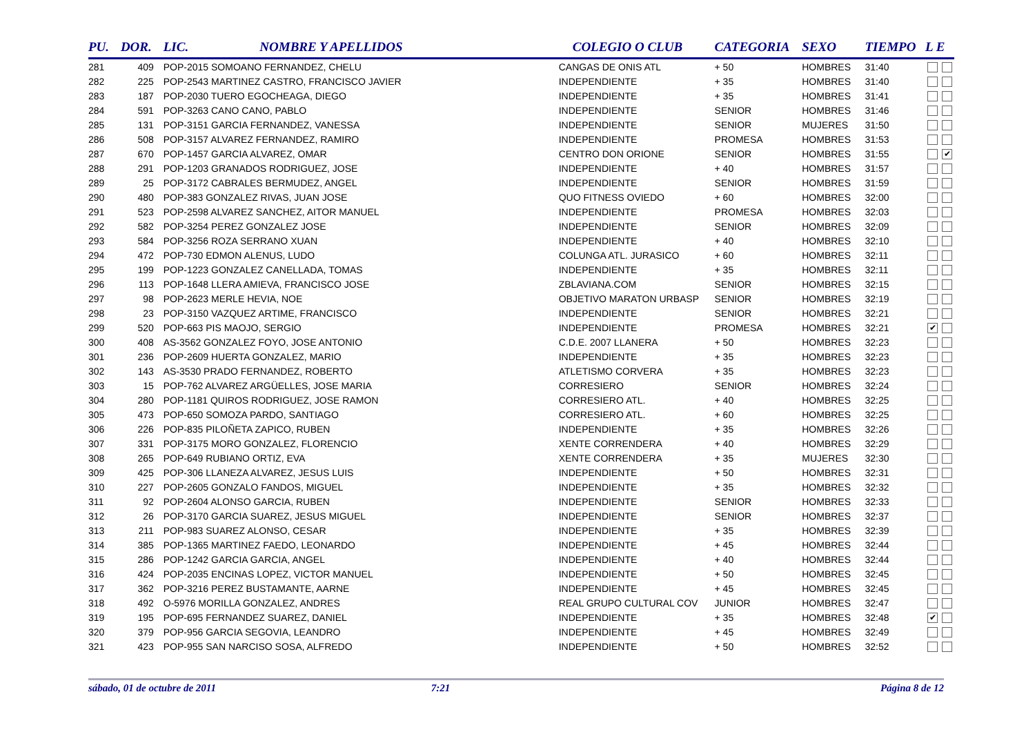| PU. | DOR. | LIC. | NOMBRE Y APELLIDOS | COLEGIO O CLUB | CATEGORIA | SEXO | TIEMPO | L E |
| --- | --- | --- | --- | --- | --- | --- | --- | --- |
| 281 | 409 | POP-2015 SOMOANO FERNANDEZ, CHELU | | CANGAS DE ONIS ATL | + 50 | HOMBRES | 31:40 | |
| 282 | 225 | POP-2543 MARTINEZ CASTRO, FRANCISCO JAVIER | | INDEPENDIENTE | + 35 | HOMBRES | 31:40 | |
| 283 | 187 | POP-2030 TUERO EGOCHEAGA, DIEGO | | INDEPENDIENTE | + 35 | HOMBRES | 31:41 | |
| 284 | 591 | POP-3263 CANO CANO, PABLO | | INDEPENDIENTE | SENIOR | HOMBRES | 31:46 | |
| 285 | 131 | POP-3151 GARCIA FERNANDEZ, VANESSA | | INDEPENDIENTE | SENIOR | MUJERES | 31:50 | |
| 286 | 508 | POP-3157 ALVAREZ FERNANDEZ, RAMIRO | | INDEPENDIENTE | PROMESA | HOMBRES | 31:53 | |
| 287 | 670 | POP-1457 GARCIA ALVAREZ, OMAR | | CENTRO DON ORIONE | SENIOR | HOMBRES | 31:55 | ✔ |
| 288 | 291 | POP-1203 GRANADOS RODRIGUEZ, JOSE | | INDEPENDIENTE | + 40 | HOMBRES | 31:57 | |
| 289 | 25 | POP-3172 CABRALES BERMUDEZ, ANGEL | | INDEPENDIENTE | SENIOR | HOMBRES | 31:59 | |
| 290 | 480 | POP-383 GONZALEZ RIVAS, JUAN JOSE | | QUO FITNESS OVIEDO | + 60 | HOMBRES | 32:00 | |
| 291 | 523 | POP-2598 ALVAREZ SANCHEZ, AITOR MANUEL | | INDEPENDIENTE | PROMESA | HOMBRES | 32:03 | |
| 292 | 582 | POP-3254 PEREZ GONZALEZ JOSE | | INDEPENDIENTE | SENIOR | HOMBRES | 32:09 | |
| 293 | 584 | POP-3256 ROZA SERRANO XUAN | | INDEPENDIENTE | + 40 | HOMBRES | 32:10 | |
| 294 | 472 | POP-730 EDMON ALENUS, LUDO | | COLUNGA ATL. JURASICO | + 60 | HOMBRES | 32:11 | |
| 295 | 199 | POP-1223 GONZALEZ CANELLADA, TOMAS | | INDEPENDIENTE | + 35 | HOMBRES | 32:11 | |
| 296 | 113 | POP-1648 LLERA AMIEVA, FRANCISCO JOSE | | ZBLAVIANA.COM | SENIOR | HOMBRES | 32:15 | |
| 297 | 98 | POP-2623 MERLE HEVIA, NOE | | OBJETIVO MARATON URBASP | SENIOR | HOMBRES | 32:19 | |
| 298 | 23 | POP-3150 VAZQUEZ ARTIME, FRANCISCO | | INDEPENDIENTE | SENIOR | HOMBRES | 32:21 | |
| 299 | 520 | POP-663 PIS MAOJO, SERGIO | | INDEPENDIENTE | PROMESA | HOMBRES | 32:21 | ✔ |
| 300 | 408 | AS-3562 GONZALEZ FOYO, JOSE ANTONIO | | C.D.E. 2007 LLANERA | + 50 | HOMBRES | 32:23 | |
| 301 | 236 | POP-2609 HUERTA GONZALEZ, MARIO | | INDEPENDIENTE | + 35 | HOMBRES | 32:23 | |
| 302 | 143 | AS-3530 PRADO FERNANDEZ, ROBERTO | | ATLETISMO CORVERA | + 35 | HOMBRES | 32:23 | |
| 303 | 15 | POP-762 ALVAREZ ARGÜELLES, JOSE MARIA | | CORRESIERO | SENIOR | HOMBRES | 32:24 | |
| 304 | 280 | POP-1181 QUIROS RODRIGUEZ, JOSE RAMON | | CORRESIERO ATL. | + 40 | HOMBRES | 32:25 | |
| 305 | 473 | POP-650 SOMOZA PARDO, SANTIAGO | | CORRESIERO ATL. | + 60 | HOMBRES | 32:25 | |
| 306 | 226 | POP-835 PILOÑETA ZAPICO, RUBEN | | INDEPENDIENTE | + 35 | HOMBRES | 32:26 | |
| 307 | 331 | POP-3175 MORO GONZALEZ, FLORENCIO | | XENTE CORRENDERA | + 40 | HOMBRES | 32:29 | |
| 308 | 265 | POP-649 RUBIANO ORTIZ, EVA | | XENTE CORRENDERA | + 35 | MUJERES | 32:30 | |
| 309 | 425 | POP-306 LLANEZA ALVAREZ, JESUS LUIS | | INDEPENDIENTE | + 50 | HOMBRES | 32:31 | |
| 310 | 227 | POP-2605 GONZALO FANDOS, MIGUEL | | INDEPENDIENTE | + 35 | HOMBRES | 32:32 | |
| 311 | 92 | POP-2604 ALONSO GARCIA, RUBEN | | INDEPENDIENTE | SENIOR | HOMBRES | 32:33 | |
| 312 | 26 | POP-3170 GARCIA SUAREZ, JESUS MIGUEL | | INDEPENDIENTE | SENIOR | HOMBRES | 32:37 | |
| 313 | 211 | POP-983 SUAREZ ALONSO, CESAR | | INDEPENDIENTE | + 35 | HOMBRES | 32:39 | |
| 314 | 385 | POP-1365 MARTINEZ FAEDO, LEONARDO | | INDEPENDIENTE | + 45 | HOMBRES | 32:44 | |
| 315 | 286 | POP-1242 GARCIA GARCIA, ANGEL | | INDEPENDIENTE | + 40 | HOMBRES | 32:44 | |
| 316 | 424 | POP-2035 ENCINAS LOPEZ, VICTOR MANUEL | | INDEPENDIENTE | + 50 | HOMBRES | 32:45 | |
| 317 | 362 | POP-3216 PEREZ BUSTAMANTE, AARNE | | INDEPENDIENTE | + 45 | HOMBRES | 32:45 | |
| 318 | 492 | O-5976 MORILLA GONZALEZ, ANDRES | | REAL GRUPO CULTURAL COV | JUNIOR | HOMBRES | 32:47 | |
| 319 | 195 | POP-695 FERNANDEZ SUAREZ, DANIEL | | INDEPENDIENTE | + 35 | HOMBRES | 32:48 | ✔ |
| 320 | 379 | POP-956 GARCIA SEGOVIA, LEANDRO | | INDEPENDIENTE | + 45 | HOMBRES | 32:49 | |
| 321 | 423 | POP-955 SAN NARCISO SOSA, ALFREDO | | INDEPENDIENTE | + 50 | HOMBRES | 32:52 | |
sábado, 01 de octubre de 2011 7:21 Página 8 de 12